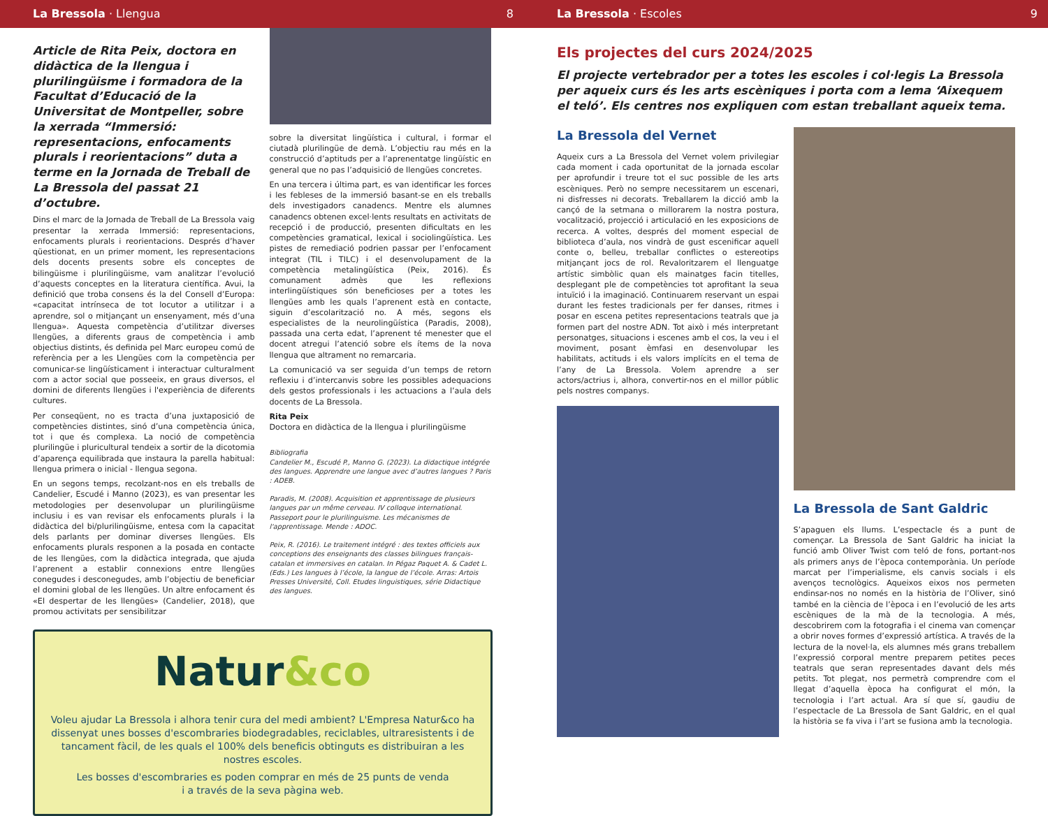La Bressola · Llengua 8
Article de Rita Peix, doctora en didàctica de la llengua i plurilingüisme i formadora de la Facultat d’Educació de la Universitat de Montpeller, sobre la xerrada “Immersió: representacions, enfocaments plurals i reorientacions” duta a terme en la Jornada de Treball de La Bressola del passat 21 d’octubre.
Dins el marc de la Jornada de Treball de La Bressola vaig presentar la xerrada Immersió: representacions, enfocaments plurals i reorientacions. Després d’haver qüestionat, en un primer moment, les representacions dels docents presents sobre els conceptes de bilingüisme i plurilingüisme, vam analitzar l’evolució d’aquests conceptes en la literatura científica. Avui, la definició que troba consens és la del Consell d’Europa: «capacitat intrínseca de tot locutor a utilitzar i a aprendre, sol o mitjançant un ensenyament, més d’una llengua». Aquesta competència d’utilitzar diverses llengües, a diferents graus de competència i amb objectius distints, és definida pel Marc europeu comú de referència per a les Llengües com la competència per comunicar-se lingüísticament i interactuar culturalment com a actor social que posseeix, en graus diversos, el domini de diferents llengües i l'experiència de diferents cultures.
Per conseqüent, no es tracta d’una juxtaposició de competències distintes, sinó d’una competència única, tot i que és complexa. La noció de competència plurilingüe i pluricultural tendeix a sortir de la dicotomia d’aparença equilibrada que instaura la parella habitual: llengua primera o inicial - llengua segona.
En un segons temps, recolzant-nos en els treballs de Candelier, Escudé i Manno (2023), es van presentar les metodologies per desenvolupar un plurilingüisme inclusiu i es van revisar els enfocaments plurals i la didàctica del bi/plurilingüisme, entesa com la capacitat dels parlants per dominar diverses llengües. Els enfocaments plurals responen a la posada en contacte de les llengües, com la didàctica integrada, que ajuda l’aprenent a establir connexions entre llengües conegudes i desconegudes, amb l’objectiu de beneficiar el domini global de les llengües. Un altre enfocament és «El despertar de les llengües» (Candelier, 2018), que promou activitats per sensibilitzar
sobre la diversitat lingüística i cultural, i formar el ciutadà plurilingüe de demà. L’objectiu rau més en la construcció d’aptituds per a l’aprenentatge lingüístic en general que no pas l’adquisició de llengües concretes.
En una tercera i última part, es van identificar les forces i les febleses de la immersió basant-se en els treballs dels investigadors canadencs. Mentre els alumnes canadencs obtenen excel·lents resultats en activitats de recepció i de producció, presenten dificultats en les competències gramatical, lexical i sociolingüística. Les pistes de remediació podrien passar per l’enfocament integrat (TIL i TILC) i el desenvolupament de la competència metalingüística (Peix, 2016). És comunament admès que les reflexions interlingüístiques són beneficioses per a totes les llengües amb les quals l’aprenent està en contacte, siguin d’escolarització no. A més, segons els especialistes de la neurolingüística (Paradis, 2008), passada una certa edat, l’aprenent té menester que el docent atregui l’atenció sobre els ítems de la nova llengua que altrament no remarcaria.
La comunicació va ser seguida d’un temps de retorn reflexiu i d’intercanvis sobre les possibles adequacions dels gestos professionals i les actuacions a l’aula dels docents de La Bressola.
Rita Peix
Doctora en didàctica de la llengua i plurilingüisme
Bibliografia
Candelier M., Escudé P., Manno G. (2023). La didactique intégrée des langues. Apprendre une langue avec d’autres langues ? Paris : ADEB.
Paradis, M. (2008). Acquisition et apprentissage de plusieurs langues par un même cerveau. IV colloque international. Passeport pour le plurilinguisme. Les mécanismes de l'apprentissage. Mende : ADOC.
Peix, R. (2016). Le traitement intégré : des textes officiels aux conceptions des enseignants des classes bilingues français-catalan et immersives en catalan. In Pégaz Paquet A. & Cadet L. (Eds.) Les langues à l’école, la langue de l’école. Arras: Artois Presses Université, Coll. Etudes linguistiques, série Didactique des langues.
Natur&co
Voleu ajudar La Bressola i alhora tenir cura del medi ambient? L'Empresa Natur&co ha dissenyat unes bosses d'escombraries biodegradables, reciclables, ultraresistents i de tancament fàcil, de les quals el 100% dels beneficis obtinguts es distribuiran a les nostres escoles.
Les bosses d'escombraries es poden comprar en més de 25 punts de venda
i a través de la seva pàgina web.
La Bressola · Escoles 9
Els projectes del curs 2024/2025
El projecte vertebrador per a totes les escoles i col·legis La Bressola per aqueix curs és les arts escèniques i porta com a lema ‘Aixequem el teló’. Els centres nos expliquen com estan treballant aqueix tema.
La Bressola del Vernet
Aqueix curs a La Bressola del Vernet volem privilegiar cada moment i cada oportunitat de la jornada escolar per aprofundir i treure tot el suc possible de les arts escèniques. Però no sempre necessitarem un escenari, ni disfresses ni decorats. Treballarem la dicció amb la cançó de la setmana o millorarem la nostra postura, vocalització, projecció i articulació en les exposicions de recerca. A voltes, després del moment especial de biblioteca d’aula, nos vindrà de gust escenificar aquell conte o, belleu, treballar conflictes o estereotips mitjançant jocs de rol. Revaloritzarem el llenguatge artístic simbòlic quan els mainatges facin titelles, desplegant ple de competències tot aprofitant la seua intuïció i la imaginació. Continuarem reservant un espai durant les festes tradicionals per fer danses, ritmes i posar en escena petites representacions teatrals que ja formen part del nostre ADN. Tot això i més interpretant personatges, situacions i escenes amb el cos, la veu i el moviment, posant èmfasi en desenvolupar les habilitats, actituds i els valors implícits en el tema de l’any de La Bressola. Volem aprendre a ser actors/actrius i, alhora, convertir-nos en el millor públic pels nostres companys.
La Bressola de Sant Galdric
S’apaguen els llums. L’espectacle és a punt de començar. La Bressola de Sant Galdric ha iniciat la funció amb Oliver Twist com teló de fons, portant-nos als primers anys de l’època contemporània. Un període marcat per l’imperialisme, els canvis socials i els avenços tecnològics. Aqueixos eixos nos permeten endinsar-nos no només en la història de l’Oliver, sinó també en la ciència de l’època i en l’evolució de les arts escèniques de la mà de la tecnologia. A més, descobrirem com la fotografia i el cinema van començar a obrir noves formes d’expressió artística. A través de la lectura de la novel·la, els alumnes més grans treballem l’expressió corporal mentre preparem petites peces teatrals que seran representades davant dels més petits. Tot plegat, nos permetrà comprendre com el llegat d’aquella època ha configurat el món, la tecnologia i l’art actual. Ara sí que sí, gaudiu de l’espectacle de La Bressola de Sant Galdric, en el qual la història se fa viva i l’art se fusiona amb la tecnologia.